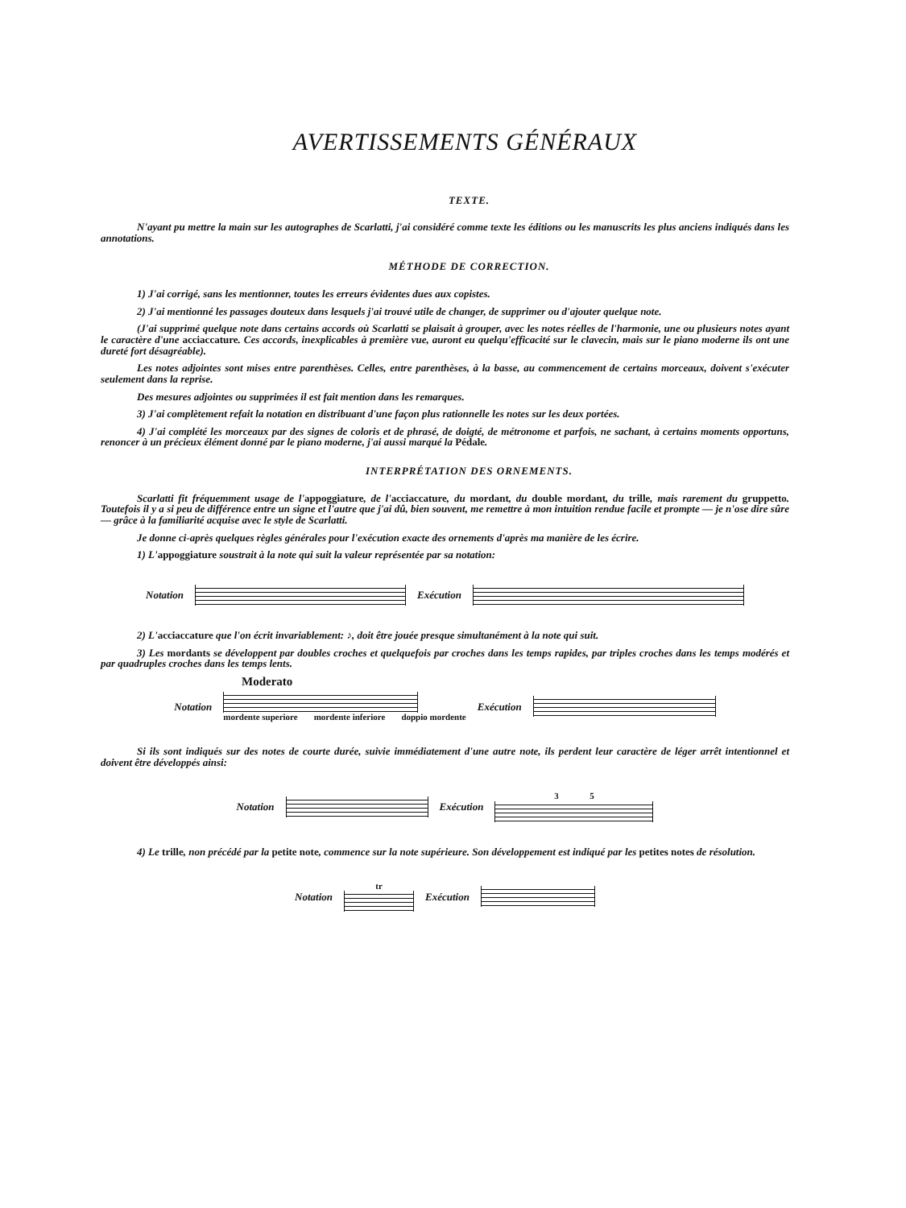AVERTISSEMENTS GÉNÉRAUX
TEXTE.
N'ayant pu mettre la main sur les autographes de Scarlatti, j'ai considéré comme texte les éditions ou les manuscrits les plus anciens indiqués dans les annotations.
MÉTHODE DE CORRECTION.
1) J'ai corrigé, sans les mentionner, toutes les erreurs évidentes dues aux copistes.
2) J'ai mentionné les passages douteux dans lesquels j'ai trouvé utile de changer, de supprimer ou d'ajouter quelque note.
(J'ai supprimé quelque note dans certains accords où Scarlatti se plaisait à grouper, avec les notes réelles de l'harmonie, une ou plusieurs notes ayant le caractère d'une acciaccature. Ces accords, inexplicables à première vue, auront eu quelqu'efficacité sur le clavecin, mais sur le piano moderne ils ont une dureté fort désagréable).
Les notes adjointes sont mises entre parenthèses. Celles, entre parenthèses, à la basse, au commencement de certains morceaux, doivent s'exécuter seulement dans la reprise.
Des mesures adjointes ou supprimées il est fait mention dans les remarques.
3) J'ai complètement refait la notation en distribuant d'une façon plus rationnelle les notes sur les deux portées.
4) J'ai complété les morceaux par des signes de coloris et de phrasé, de doigté, de métronome et parfois, ne sachant, à certains moments opportuns, renoncer à un précieux élément donné par le piano moderne, j'ai aussi marqué la Pédale.
INTERPRÉTATION DES ORNEMENTS.
Scarlatti fit fréquemment usage de l'appoggiature, de l'acciaccature, du mordant, du double mordant, du trille, mais rarement du gruppetto. Toutefois il y a si peu de différence entre un signe et l'autre que j'ai dû, bien souvent, me remettre à mon intuition rendue facile et prompte — je n'ose dire sûre — grâce à la familiarité acquise avec le style de Scarlatti.
Je donne ci-après quelques règles générales pour l'exécution exacte des ornements d'après ma manière de les écrire.
1) L'appoggiature soustrait à la note qui suit la valeur représentée par sa notation:
Notation Exécution
2) L'acciaccature que l'on écrit invariablement: ♪, doit être jouée presque simultanément à la note qui suit.
3) Les mordants se développent par doubles croches et quelquefois par croches dans les temps rapides, par triples croches dans les temps modérés et par quadruples croches dans les temps lents.
Moderato
Notation
mordente superiore mordente inferiore doppio mordente
Exécution
Si ils sont indiqués sur des notes de courte durée, suivie immédiatement d'une autre note, ils perdent leur caractère de léger arrêt intentionnel et doivent être développés ainsi:
Notation Exécution
3 5
4) Le trille, non précédé par la petite note, commence sur la note supérieure. Son développement est indiqué par les petites notes de résolution.
Notation
tr
Exécution